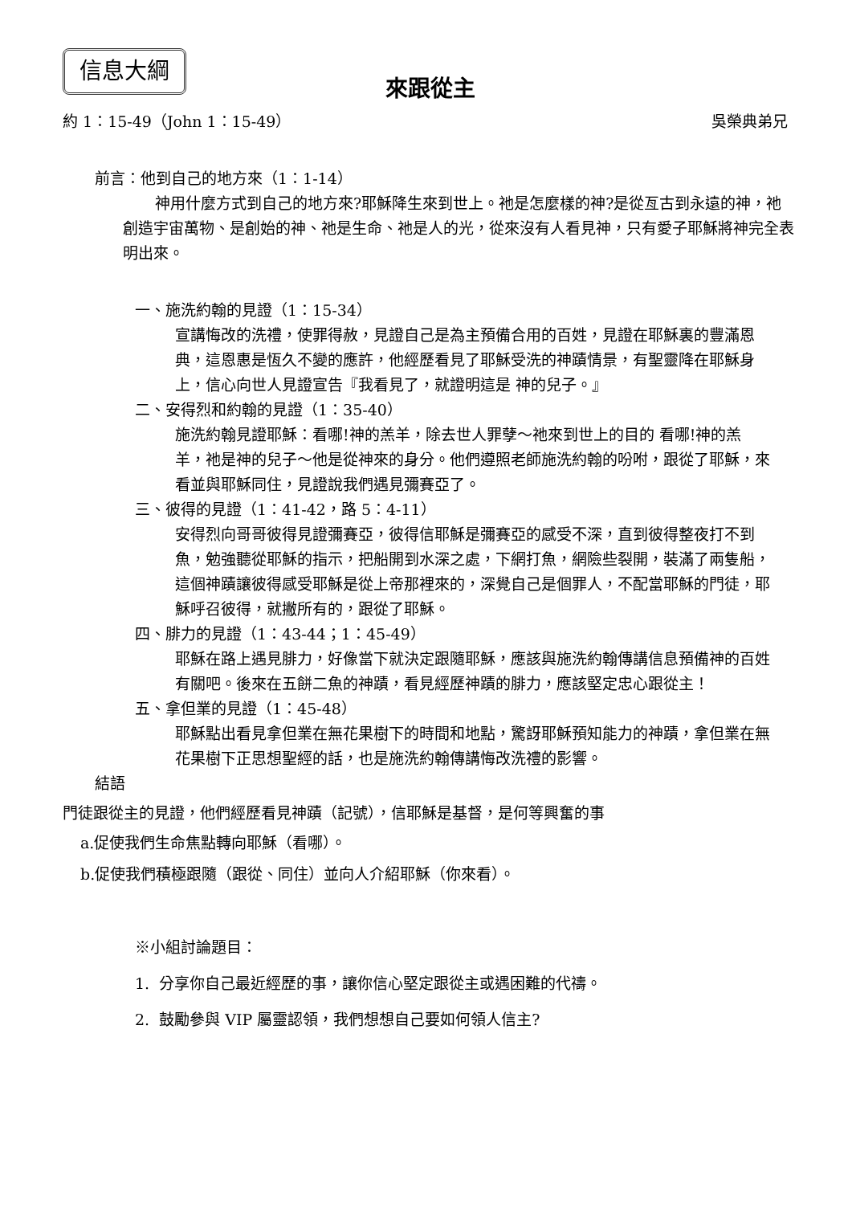信息大綱
來跟從主
約 1：15-49（John 1：15-49） 吳榮典弟兄
前言：他到自己的地方來（1：1-14）
神用什麼方式到自己的地方來?耶穌降生來到世上。祂是怎麼樣的神?是從亙古到永遠的神，祂創造宇宙萬物、是創始的神、祂是生命、祂是人的光，從來沒有人看見神，只有愛子耶穌將神完全表明出來。
一、施洗約翰的見證（1：15-34）
宣講悔改的洗禮，使罪得赦，見證自己是為主預備合用的百姓，見證在耶穌裏的豐滿恩典，這恩惠是恆久不變的應許，他經歷看見了耶穌受洗的神蹟情景，有聖靈降在耶穌身上，信心向世人見證宣告『我看見了，就證明這是 神的兒子。』
二、安得烈和約翰的見證（1：35-40）
施洗約翰見證耶穌：看哪!神的羔羊，除去世人罪孽～祂來到世上的目的 看哪!神的羔羊，祂是神的兒子～他是從神來的身分。他們遵照老師施洗約翰的吩咐，跟從了耶穌，來看並與耶穌同住，見證說我們遇見彌賽亞了。
三、彼得的見證（1：41-42，路 5：4-11）
安得烈向哥哥彼得見證彌賽亞，彼得信耶穌是彌賽亞的感受不深，直到彼得整夜打不到魚，勉強聽從耶穌的指示，把船開到水深之處，下網打魚，網險些裂開，裝滿了兩隻船，這個神蹟讓彼得感受耶穌是從上帝那裡來的，深覺自己是個罪人，不配當耶穌的門徒，耶穌呼召彼得，就撇所有的，跟從了耶穌。
四、腓力的見證（1：43-44；1：45-49）
耶穌在路上遇見腓力，好像當下就決定跟隨耶穌，應該與施洗約翰傳講信息預備神的百姓有關吧。後來在五餅二魚的神蹟，看見經歷神蹟的腓力，應該堅定忠心跟從主！
五、拿但業的見證（1：45-48）
耶穌點出看見拿但業在無花果樹下的時間和地點，驚訝耶穌預知能力的神蹟，拿但業在無花果樹下正思想聖經的話，也是施洗約翰傳講悔改洗禮的影響。
結語
門徒跟從主的見證，他們經歷看見神蹟（記號），信耶穌是基督，是何等興奮的事
a.促使我們生命焦點轉向耶穌（看哪）。
b.促使我們積極跟隨（跟從、同住）並向人介紹耶穌（你來看）。
※小組討論題目：
1. 分享你自己最近經歷的事，讓你信心堅定跟從主或遇困難的代禱。
2. 鼓勵參與 VIP 屬靈認領，我們想想自己要如何領人信主?